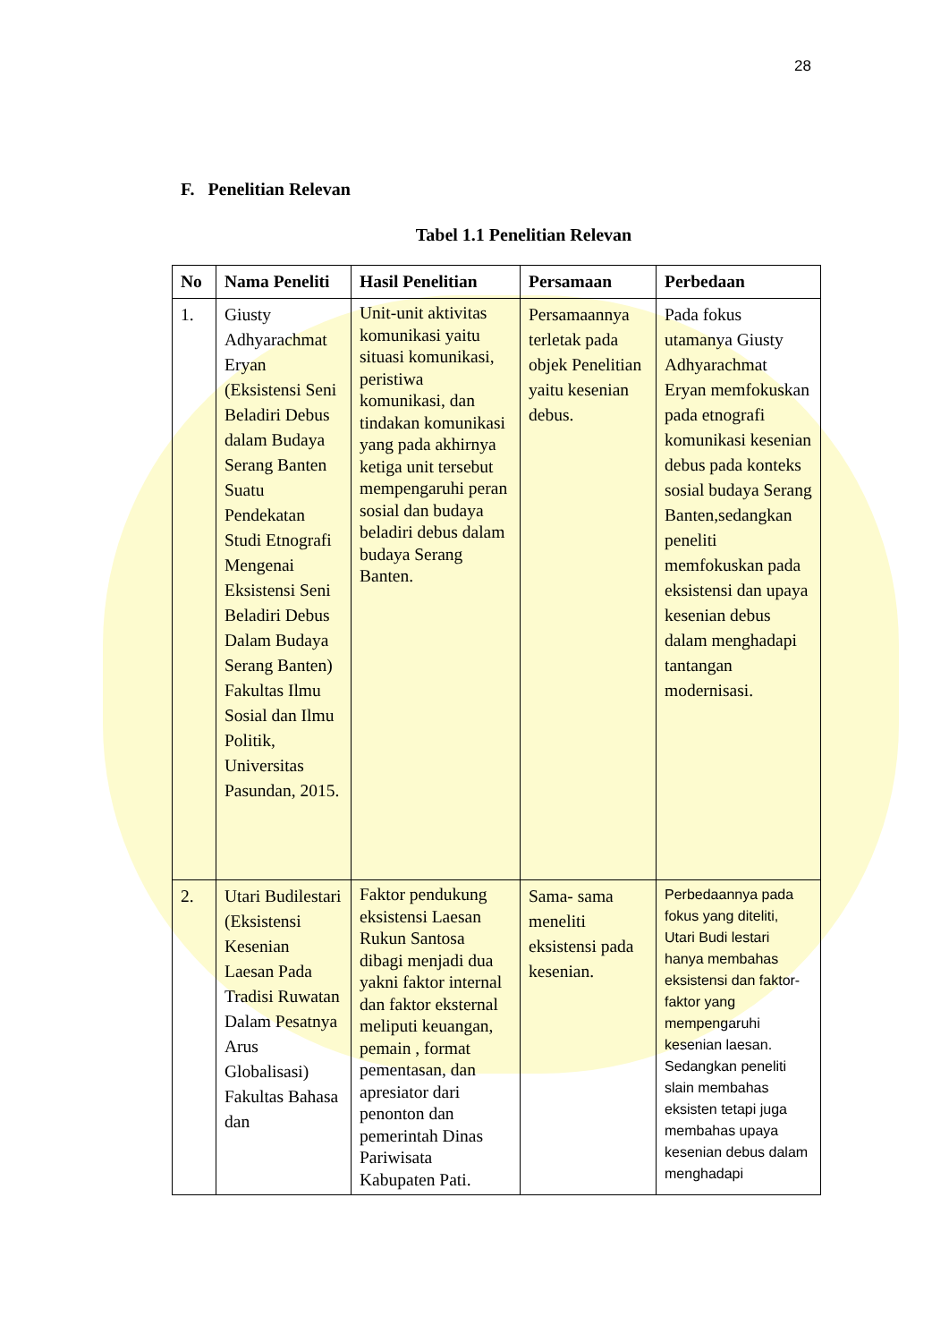28
F. Penelitian Relevan
Tabel 1.1 Penelitian Relevan
| No | Nama Peneliti | Hasil Penelitian | Persamaan | Perbedaan |
| --- | --- | --- | --- | --- |
| 1. | Giusty Adhyarachmat Eryan (Eksistensi Seni Beladiri Debus dalam Budaya Serang Banten Suatu Pendekatan Studi Etnografi Mengenai Eksistensi Seni Beladiri Debus Dalam Budaya Serang Banten) Fakultas Ilmu Sosial dan Ilmu Politik, Universitas Pasundan, 2015. | Unit-unit aktivitas komunikasi yaitu situasi komunikasi, peristiwa komunikasi, dan tindakan komunikasi yang pada akhirnya ketiga unit tersebut mempengaruhi peran sosial dan budaya beladiri debus dalam budaya Serang Banten. | Persamaannya terletak pada objek Penelitian yaitu kesenian debus. | Pada fokus utamanya Giusty Adhyarachmat Eryan memfokuskan pada etnografi komunikasi kesenian debus pada konteks sosial budaya Serang Banten,sedangkan peneliti memfokuskan pada eksistensi dan upaya kesenian debus dalam menghadapi tantangan modernisasi. |
| 2. | Utari Budilestari (Eksistensi Kesenian Laesan Pada Tradisi Ruwatan Dalam Pesatnya Arus Globalisasi) Fakultas Bahasa dan | Faktor pendukung eksistensi Laesan Rukun Santosa dibagi menjadi dua yakni faktor internal dan faktor eksternal meliputi keuangan, pemain , format pementasan, dan apresiator dari penonton dan pemerintah Dinas Pariwisata Kabupaten Pati. | Sama- sama meneliti eksistensi pada kesenian. | Perbedaannya pada fokus yang diteliti, Utari Budi lestari hanya membahas eksistensi dan faktor-faktor yang mempengaruhi kesenian laesan. Sedangkan peneliti slain membahas eksisten tetapi juga membahas upaya kesenian debus dalam menghadapi |